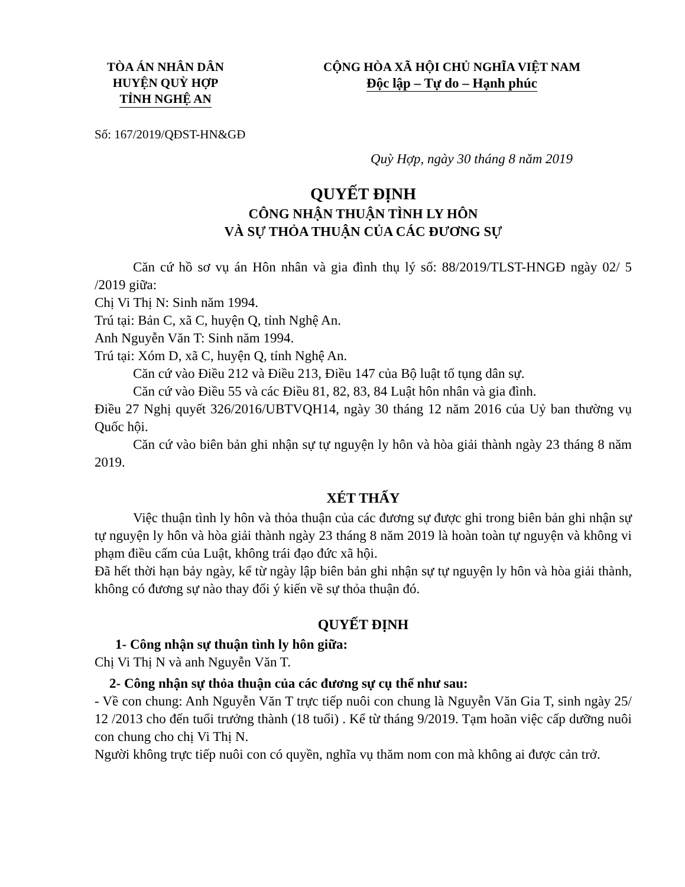TÒA ÁN NHÂN DÂN
HUYỆN QUỲ HỢP
TỈNH NGHỆ AN
CỘNG HÒA XÃ HỘI CHỦ NGHĨA VIỆT NAM
Độc lập – Tự do – Hạnh phúc
Số: 167/2019/QĐST-HN&GĐ
Quỳ Hợp, ngày 30 tháng 8 năm 2019
QUYẾT ĐỊNH
CÔNG NHẬN THUẬN TÌNH LY HÔN
VÀ SỰ THỎA THUẬN CỦA CÁC ĐƯƠNG SỰ
Căn cứ hồ sơ vụ án Hôn nhân và gia đình thụ lý số: 88/2019/TLST-HNGĐ ngày 02/ 5 /2019 giữa:
Chị Vi Thị N: Sinh năm 1994.
Trú tại: Bản C, xã C, huyện Q, tỉnh Nghệ An.
Anh Nguyễn Văn T: Sinh năm 1994.
Trú tại: Xóm D, xã C, huyện Q, tỉnh Nghệ An.
Căn cứ vào Điều 212 và Điều 213, Điều 147 của Bộ luật tố tụng dân sự.
Căn cứ vào Điều 55 và các Điều 81, 82, 83, 84 Luật hôn nhân và gia đình.
Điều 27 Nghị quyết 326/2016/UBTVQH14, ngày 30 tháng 12 năm 2016 của Uỷ ban thường vụ Quốc hội.
Căn cứ vào biên bản ghi nhận sự tự nguyện ly hôn và hòa giải thành ngày 23 tháng 8 năm 2019.
XÉT THẤY
Việc thuận tình ly hôn và thỏa thuận của các đương sự được ghi trong biên bản ghi nhận sự tự nguyện ly hôn và hòa giải thành ngày 23 tháng 8 năm 2019 là hoàn toàn tự nguyện và không vi phạm điều cấm của Luật, không trái đạo đức xã hội.
Đã hết thời hạn bảy ngày, kể từ ngày lập biên bản ghi nhận sự tự nguyện ly hôn và hòa giải thành, không có đương sự nào thay đổi ý kiến về sự thỏa thuận đó.
QUYẾT ĐỊNH
1- Công nhận sự thuận tình ly hôn giữa:
Chị Vi Thị N và anh Nguyễn Văn T.
2- Công nhận sự thỏa thuận của các đương sự cụ thể như sau:
- Về con chung: Anh Nguyễn Văn T trực tiếp nuôi con chung là Nguyễn Văn Gia T, sinh ngày 25/ 12 /2013 cho đến tuổi trưởng thành (18 tuổi) . Kể từ tháng 9/2019. Tạm hoãn việc cấp dưỡng nuôi con chung cho chị Vi Thị N.
Người không trực tiếp nuôi con có quyền, nghĩa vụ thăm nom con mà không ai được cản trở.